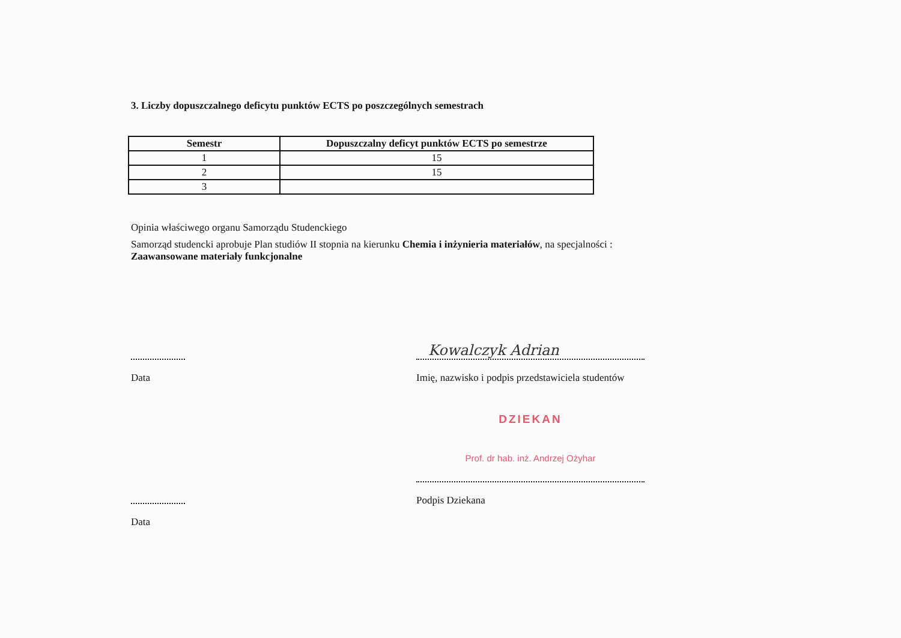3. Liczby dopuszczalnego deficytu punktów ECTS po poszczególnych semestrach
| Semestr | Dopuszczalny deficyt punktów ECTS po semestrze |
| --- | --- |
| 1 | 15 |
| 2 | 15 |
| 3 | |
Opinia właściwego organu Samorządu Studenckiego
Samorząd studencki aprobuje Plan studiów II stopnia na kierunku Chemia i inżynieria materiałów, na specjalności :
Zaawansowane materiały funkcjonalne
Data
Kowalczyk Adrian
Imię, nazwisko i podpis przedstawiciela studentów
Data
DZIEKAN
Prof. dr hab. inż. Andrzej Ożyhar
Podpis Dziekana